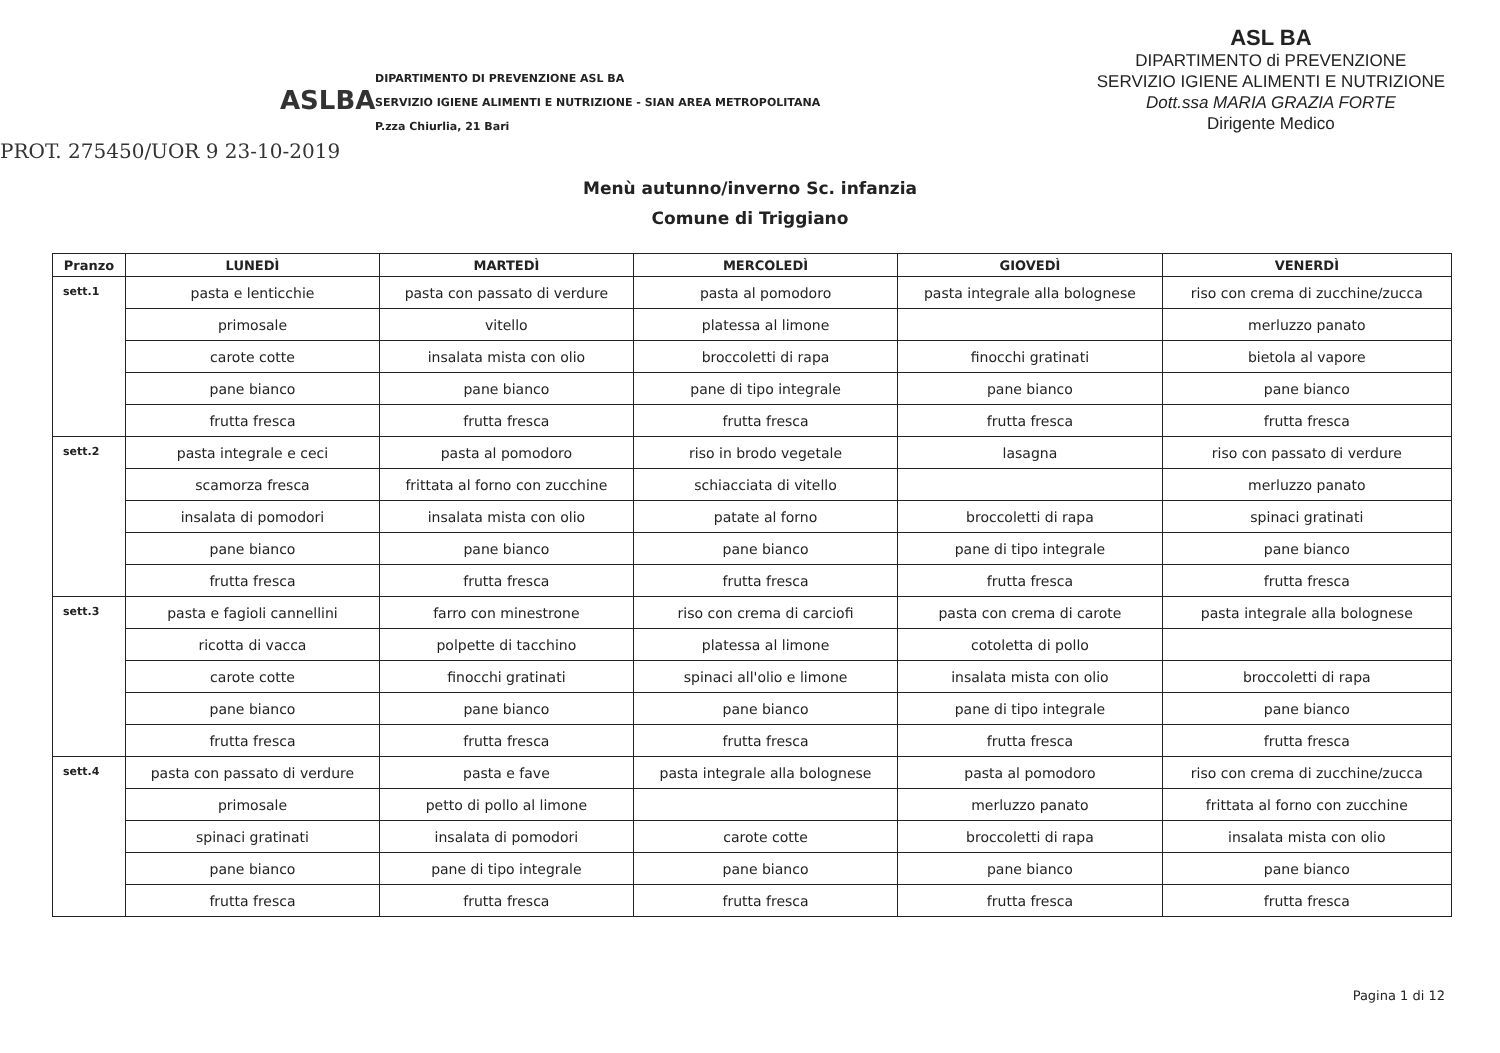ASLBA
DIPARTIMENTO DI PREVENZIONE ASL BA
SERVIZIO IGIENE ALIMENTI E NUTRIZIONE - SIAN AREA METROPOLITANA
P.zza Chiurlia, 21 Bari
ASL BA
DIPARTIMENTO di PREVENZIONE
SERVIZIO IGIENE ALIMENTI E NUTRIZIONE
Dott.ssa MARIA GRAZIA FORTE
Dirigente Medico
PROT. 275450/UOR 9 23-10-2019
Menù autunno/inverno Sc. infanzia
Comune di Triggiano
| Pranzo | LUNEDÌ | MARTEDÌ | MERCOLEDÌ | GIOVEDÌ | VENERDÌ |
| --- | --- | --- | --- | --- | --- |
| sett.1 | pasta e lenticchie | pasta con passato di verdure | pasta al pomodoro | pasta integrale alla bolognese | riso con crema di zucchine/zucca |
| | primosale | vitello | platessa al limone | | merluzzo panato |
| | carote cotte | insalata mista con olio | broccoletti di rapa | finocchi gratinati | bietola al vapore |
| | pane bianco | pane bianco | pane di tipo integrale | pane bianco | pane bianco |
| | frutta fresca | frutta fresca | frutta fresca | frutta fresca | frutta fresca |
| sett.2 | pasta integrale e ceci | pasta al pomodoro | riso in brodo vegetale | lasagna | riso con passato di verdure |
| | scamorza fresca | frittata al forno con zucchine | schiacciata di vitello | | merluzzo panato |
| | insalata di pomodori | insalata mista con olio | patate al forno | broccoletti di rapa | spinaci gratinati |
| | pane bianco | pane bianco | pane bianco | pane di tipo integrale | pane bianco |
| | frutta fresca | frutta fresca | frutta fresca | frutta fresca | frutta fresca |
| sett.3 | pasta e fagioli cannellini | farro con minestrone | riso con crema di carciofi | pasta con crema di carote | pasta integrale alla bolognese |
| | ricotta di vacca | polpette di tacchino | platessa al limone | cotoletta di pollo | |
| | carote cotte | finocchi gratinati | spinaci all'olio e limone | insalata mista con olio | broccoletti di rapa |
| | pane bianco | pane bianco | pane bianco | pane di tipo integrale | pane bianco |
| | frutta fresca | frutta fresca | frutta fresca | frutta fresca | frutta fresca |
| sett.4 | pasta con passato di verdure | pasta e fave | pasta integrale alla bolognese | pasta al pomodoro | riso con crema di zucchine/zucca |
| | primosale | petto di pollo al limone | | merluzzo panato | frittata al forno con zucchine |
| | spinaci gratinati | insalata di pomodori | carote cotte | broccoletti di rapa | insalata mista con olio |
| | pane bianco | pane di tipo integrale | pane bianco | pane bianco | pane bianco |
| | frutta fresca | frutta fresca | frutta fresca | frutta fresca | frutta fresca |
Pagina 1 di 12